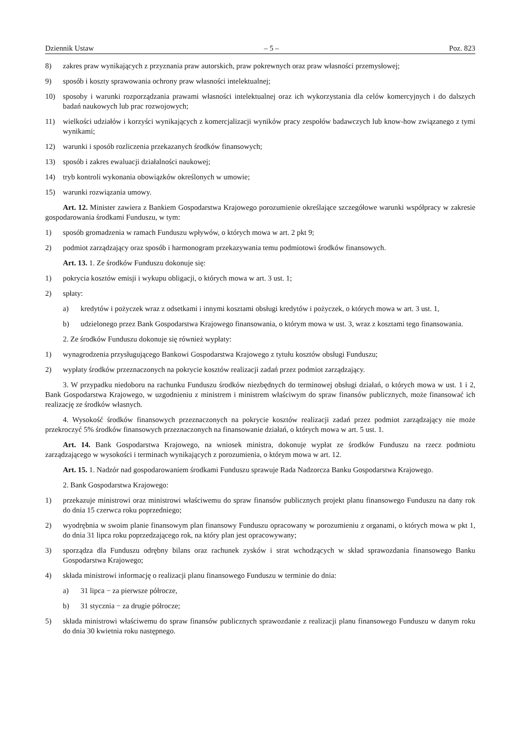Dziennik Ustaw – 5 – Poz. 823
8) zakres praw wynikających z przyznania praw autorskich, praw pokrewnych oraz praw własności przemysłowej;
9) sposób i koszty sprawowania ochrony praw własności intelektualnej;
10) sposoby i warunki rozporządzania prawami własności intelektualnej oraz ich wykorzystania dla celów komercyjnych i do dalszych badań naukowych lub prac rozwojowych;
11) wielkości udziałów i korzyści wynikających z komercjalizacji wyników pracy zespołów badawczych lub know-how związanego z tymi wynikami;
12) warunki i sposób rozliczenia przekazanych środków finansowych;
13) sposób i zakres ewaluacji działalności naukowej;
14) tryb kontroli wykonania obowiązków określonych w umowie;
15) warunki rozwiązania umowy.
Art. 12. Minister zawiera z Bankiem Gospodarstwa Krajowego porozumienie określające szczegółowe warunki współpracy w zakresie gospodarowania środkami Funduszu, w tym:
1) sposób gromadzenia w ramach Funduszu wpływów, o których mowa w art. 2 pkt 9;
2) podmiot zarządzający oraz sposób i harmonogram przekazywania temu podmiotowi środków finansowych.
Art. 13. 1. Ze środków Funduszu dokonuje się:
1) pokrycia kosztów emisji i wykupu obligacji, o których mowa w art. 3 ust. 1;
2) spłaty:
a) kredytów i pożyczek wraz z odsetkami i innymi kosztami obsługi kredytów i pożyczek, o których mowa w art. 3 ust. 1,
b) udzielonego przez Bank Gospodarstwa Krajowego finansowania, o którym mowa w ust. 3, wraz z kosztami tego finansowania.
2. Ze środków Funduszu dokonuje się również wypłaty:
1) wynagrodzenia przysługującego Bankowi Gospodarstwa Krajowego z tytułu kosztów obsługi Funduszu;
2) wypłaty środków przeznaczonych na pokrycie kosztów realizacji zadań przez podmiot zarządzający.
3. W przypadku niedoboru na rachunku Funduszu środków niezbędnych do terminowej obsługi działań, o których mowa w ust. 1 i 2, Bank Gospodarstwa Krajowego, w uzgodnieniu z ministrem i ministrem właściwym do spraw finansów publicznych, może finansować ich realizację ze środków własnych.
4. Wysokość środków finansowych przeznaczonych na pokrycie kosztów realizacji zadań przez podmiot zarządzający nie może przekroczyć 5% środków finansowych przeznaczonych na finansowanie działań, o których mowa w art. 5 ust. 1.
Art. 14. Bank Gospodarstwa Krajowego, na wniosek ministra, dokonuje wypłat ze środków Funduszu na rzecz podmiotu zarządzającego w wysokości i terminach wynikających z porozumienia, o którym mowa w art. 12.
Art. 15. 1. Nadzór nad gospodarowaniem środkami Funduszu sprawuje Rada Nadzorcza Banku Gospodarstwa Krajowego.
2. Bank Gospodarstwa Krajowego:
1) przekazuje ministrowi oraz ministrowi właściwemu do spraw finansów publicznych projekt planu finansowego Funduszu na dany rok do dnia 15 czerwca roku poprzedniego;
2) wyodrębnia w swoim planie finansowym plan finansowy Funduszu opracowany w porozumieniu z organami, o których mowa w pkt 1, do dnia 31 lipca roku poprzedzającego rok, na który plan jest opracowywany;
3) sporządza dla Funduszu odrębny bilans oraz rachunek zysków i strat wchodzących w skład sprawozdania finansowego Banku Gospodarstwa Krajowego;
4) składa ministrowi informację o realizacji planu finansowego Funduszu w terminie do dnia:
a) 31 lipca − za pierwsze półrocze,
b) 31 stycznia − za drugie półrocze;
5) składa ministrowi właściwemu do spraw finansów publicznych sprawozdanie z realizacji planu finansowego Funduszu w danym roku do dnia 30 kwietnia roku następnego.